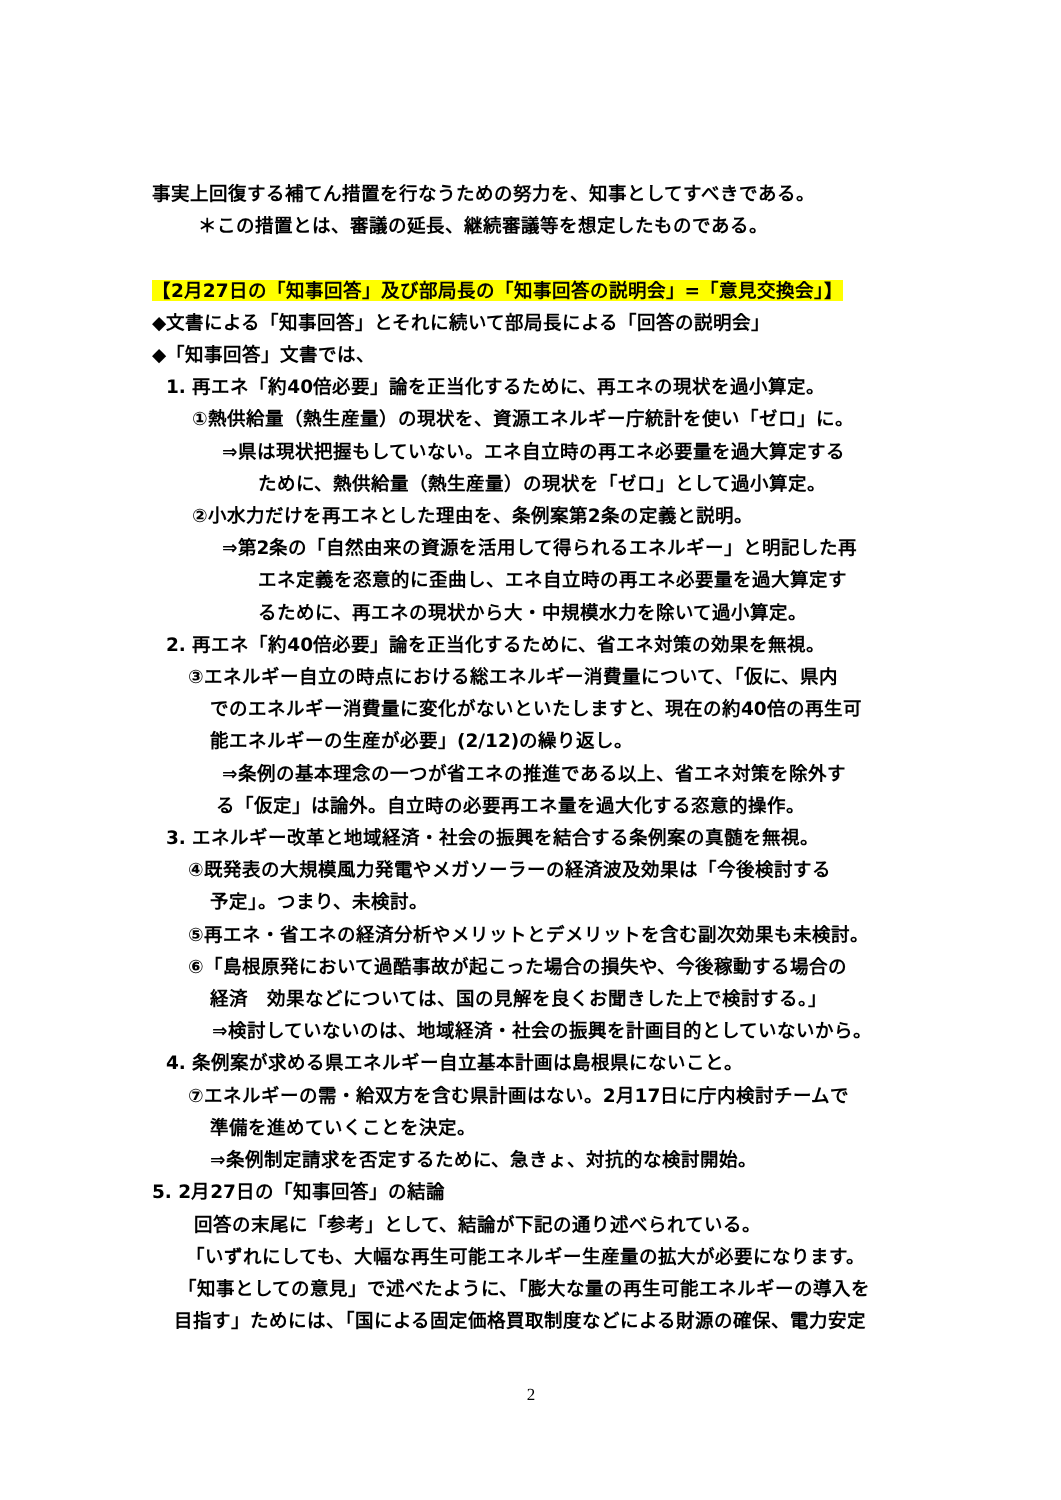事実上回復する補てん措置を行なうための努力を、知事としてすべきである。
＊この措置とは、審議の延長、継続審議等を想定したものである。
【2月27日の「知事回答」及び部局長の「知事回答の説明会」=「意見交換会」】
◆文書による「知事回答」とそれに続いて部局長による「回答の説明会」
◆「知事回答」文書では、
1. 再エネ「約40倍必要」論を正当化するために、再エネの現状を過小算定。
①熱供給量（熱生産量）の現状を、資源エネルギー庁統計を使い「ゼロ」に。
⇒県は現状把握もしていない。エネ自立時の再エネ必要量を過大算定する
ために、熱供給量（熱生産量）の現状を「ゼロ」として過小算定。
②小水力だけを再エネとした理由を、条例案第2条の定義と説明。
⇒第2条の「自然由来の資源を活用して得られるエネルギー」と明記した再
エネ定義を恣意的に歪曲し、エネ自立時の再エネ必要量を過大算定す
るために、再エネの現状から大・中規模水力を除いて過小算定。
2. 再エネ「約40倍必要」論を正当化するために、省エネ対策の効果を無視。
③エネルギー自立の時点における総エネルギー消費量について、「仮に、県内
でのエネルギー消費量に変化がないといたしますと、現在の約40倍の再生可
能エネルギーの生産が必要」(2/12)の繰り返し。
⇒条例の基本理念の一つが省エネの推進である以上、省エネ対策を除外す
る「仮定」は論外。自立時の必要再エネ量を過大化する恣意的操作。
3. エネルギー改革と地域経済・社会の振興を結合する条例案の真髄を無視。
④既発表の大規模風力発電やメガソーラーの経済波及効果は「今後検討する
予定」。つまり、未検討。
⑤再エネ・省エネの経済分析やメリットとデメリットを含む副次効果も未検討。
⑥「島根原発において過酷事故が起こった場合の損失や、今後稼動する場合の
経済　効果などについては、国の見解を良くお聞きした上で検討する。」
⇒検討していないのは、地域経済・社会の振興を計画目的としていないから。
4. 条例案が求める県エネルギー自立基本計画は島根県にないこと。
⑦エネルギーの需・給双方を含む県計画はない。2月17日に庁内検討チームで
準備を進めていくことを決定。
⇒条例制定請求を否定するために、急きょ、対抗的な検討開始。
5. 2月27日の「知事回答」の結論
回答の末尾に「参考」として、結論が下記の通り述べられている。
「いずれにしても、大幅な再生可能エネルギー生産量の拡大が必要になります。
「知事としての意見」で述べたように、「膨大な量の再生可能エネルギーの導入を
目指す」ためには、「国による固定価格買取制度などによる財源の確保、電力安定
2